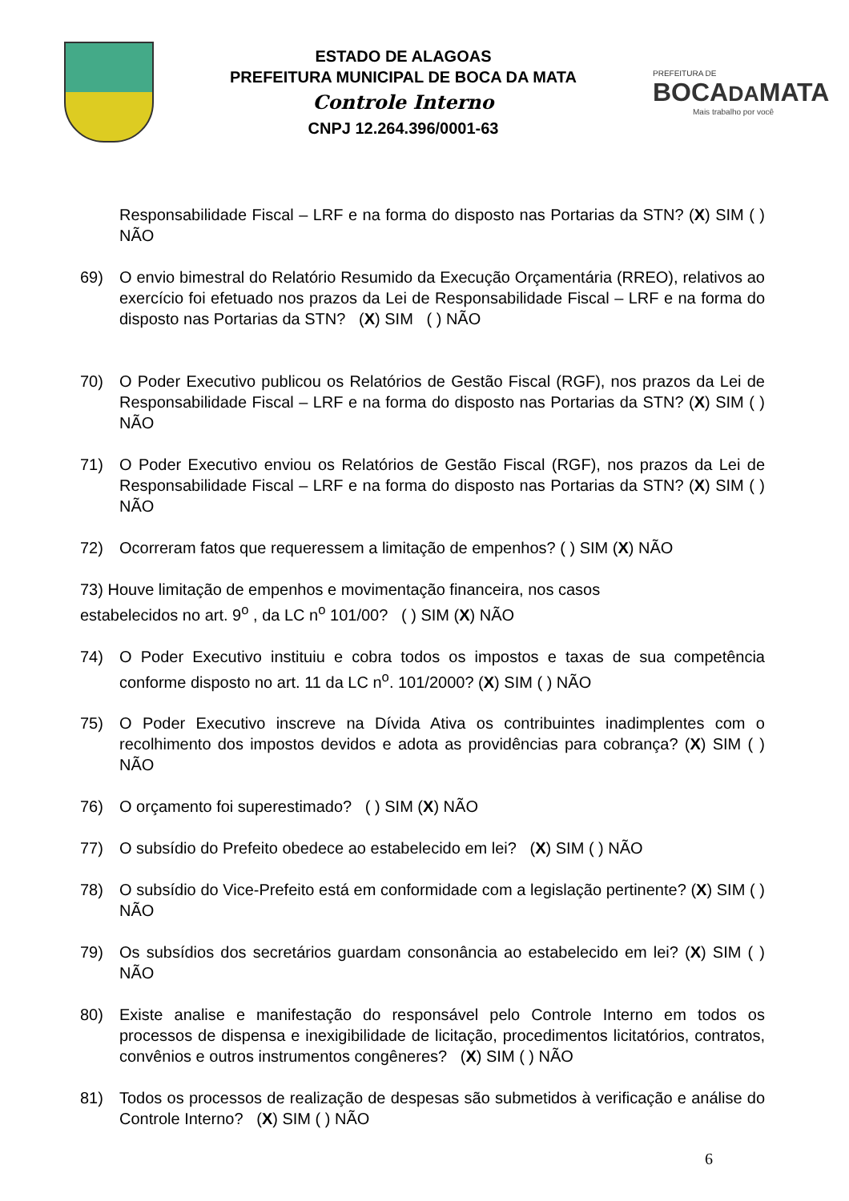ESTADO DE ALAGOAS
PREFEITURA MUNICIPAL DE BOCA DA MATA
Controle Interno
CNPJ 12.264.396/0001-63
PREFEITURA DE
BOCADAMATA
Mais trabalho por você
Responsabilidade Fiscal – LRF e na forma do disposto nas Portarias da STN? (X) SIM ( ) NÃO
69) O envio bimestral do Relatório Resumido da Execução Orçamentária (RREO), relativos ao exercício foi efetuado nos prazos da Lei de Responsabilidade Fiscal – LRF e na forma do disposto nas Portarias da STN? (X) SIM ( ) NÃO
70) O Poder Executivo publicou os Relatórios de Gestão Fiscal (RGF), nos prazos da Lei de Responsabilidade Fiscal – LRF e na forma do disposto nas Portarias da STN? (X) SIM ( ) NÃO
71) O Poder Executivo enviou os Relatórios de Gestão Fiscal (RGF), nos prazos da Lei de Responsabilidade Fiscal – LRF e na forma do disposto nas Portarias da STN? (X) SIM ( ) NÃO
72) Ocorreram fatos que requeressem a limitação de empenhos? ( ) SIM (X) NÃO
73) Houve limitação de empenhos e movimentação financeira, nos casos
estabelecidos no art. 9<sup>o</sup> , da LC n<sup>o</sup> 101/00? ( ) SIM (X) NÃO
74) O Poder Executivo instituiu e cobra todos os impostos e taxas de sua competência conforme disposto no art. 11 da LC n<sup>o</sup>. 101/2000? (X) SIM ( ) NÃO
75) O Poder Executivo inscreve na Dívida Ativa os contribuintes inadimplentes com o recolhimento dos impostos devidos e adota as providências para cobrança? (X) SIM ( ) NÃO
76) O orçamento foi superestimado? ( ) SIM (X) NÃO
77) O subsídio do Prefeito obedece ao estabelecido em lei? (X) SIM ( ) NÃO
78) O subsídio do Vice-Prefeito está em conformidade com a legislação pertinente? (X) SIM ( ) NÃO
79) Os subsídios dos secretários guardam consonância ao estabelecido em lei? (X) SIM ( ) NÃO
80) Existe analise e manifestação do responsável pelo Controle Interno em todos os processos de dispensa e inexigibilidade de licitação, procedimentos licitatórios, contratos, convênios e outros instrumentos congêneres? (X) SIM ( ) NÃO
81) Todos os processos de realização de despesas são submetidos à verificação e análise do Controle Interno? (X) SIM ( ) NÃO
6